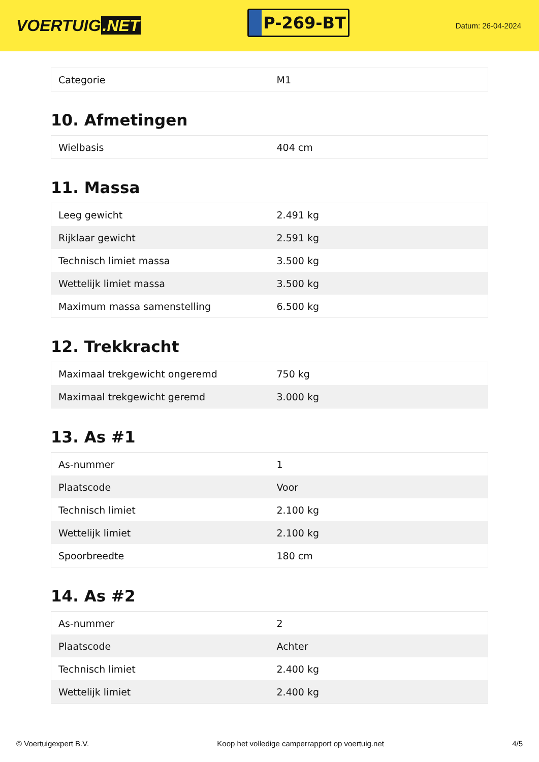VOERTUIG.NET
P-269-BT
Datum: 26-04-2024
| Categorie | M1 |
10. Afmetingen
| Wielbasis | 404 cm |
11. Massa
| Leeg gewicht | 2.491 kg |
| Rijklaar gewicht | 2.591 kg |
| Technisch limiet massa | 3.500 kg |
| Wettelijk limiet massa | 3.500 kg |
| Maximum massa samenstelling | 6.500 kg |
12. Trekkracht
| Maximaal trekgewicht ongeremd | 750 kg |
| Maximaal trekgewicht geremd | 3.000 kg |
13. As #1
| As-nummer | 1 |
| Plaatscode | Voor |
| Technisch limiet | 2.100 kg |
| Wettelijk limiet | 2.100 kg |
| Spoorbreedte | 180 cm |
14. As #2
| As-nummer | 2 |
| Plaatscode | Achter |
| Technisch limiet | 2.400 kg |
| Wettelijk limiet | 2.400 kg |
© Voertuigexpert B.V. Koop het volledige camperrapport op voertuig.net 4/5